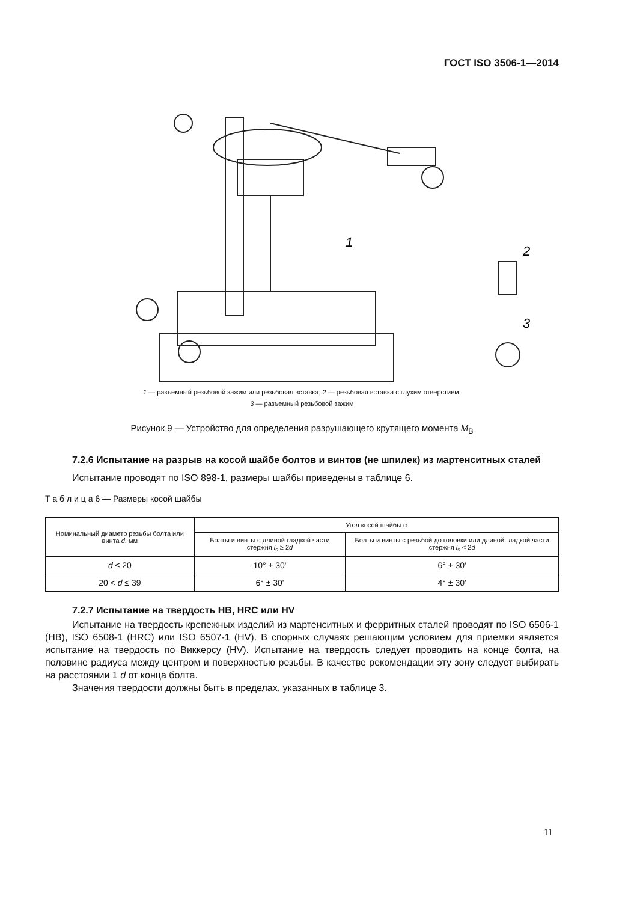ГОСТ ISO 3506-1—2014
1
2
3
1 — разъемный резьбовой зажим или резьбовая вставка; 2 — резьбовая вставка с глухим отверстием;
3 — разъемный резьбовой зажим
Рисунок 9 — Устройство для определения разрушающего крутящего момента M<sub>B</sub>
7.2.6 Испытание на разрыв на косой шайбе болтов и винтов (не шпилек) из мартенситных сталей
Испытание проводят по ISO 898-1, размеры шайбы приведены в таблице 6.
Т а б л и ц а 6 — Размеры косой шайбы
| Номинальный диаметр резьбы болта или винта d , мм | Угол косой шайбы α | |
| --- | --- | --- |
| | Болты и винты с длиной гладкой части стержня l<sub>s</sub> ≥ 2 d | Болты и винты с резьбой до головки или длиной гладкой части стержня l<sub>s</sub> < 2 d |
| d ≤ 20 | 10° ± 30' | 6° ± 30' |
| 20 < d ≤ 39 | 6° ± 30' | 4° ± 30' |
7.2.7 Испытание на твердость HB, HRC или HV
Испытание на твердость крепежных изделий из мартенситных и ферритных сталей проводят по ISO 6506-1 (HB), ISO 6508-1 (HRC) или ISO 6507-1 (HV). В спорных случаях решающим условием для приемки является испытание на твердость по Виккерсу (HV). Испытание на твердость следует проводить на конце болта, на половине радиуса между центром и поверхностью резьбы. В качестве рекомендации эту зону следует выбирать на расстоянии 1 d от конца болта.
Значения твердости должны быть в пределах, указанных в таблице 3.
11